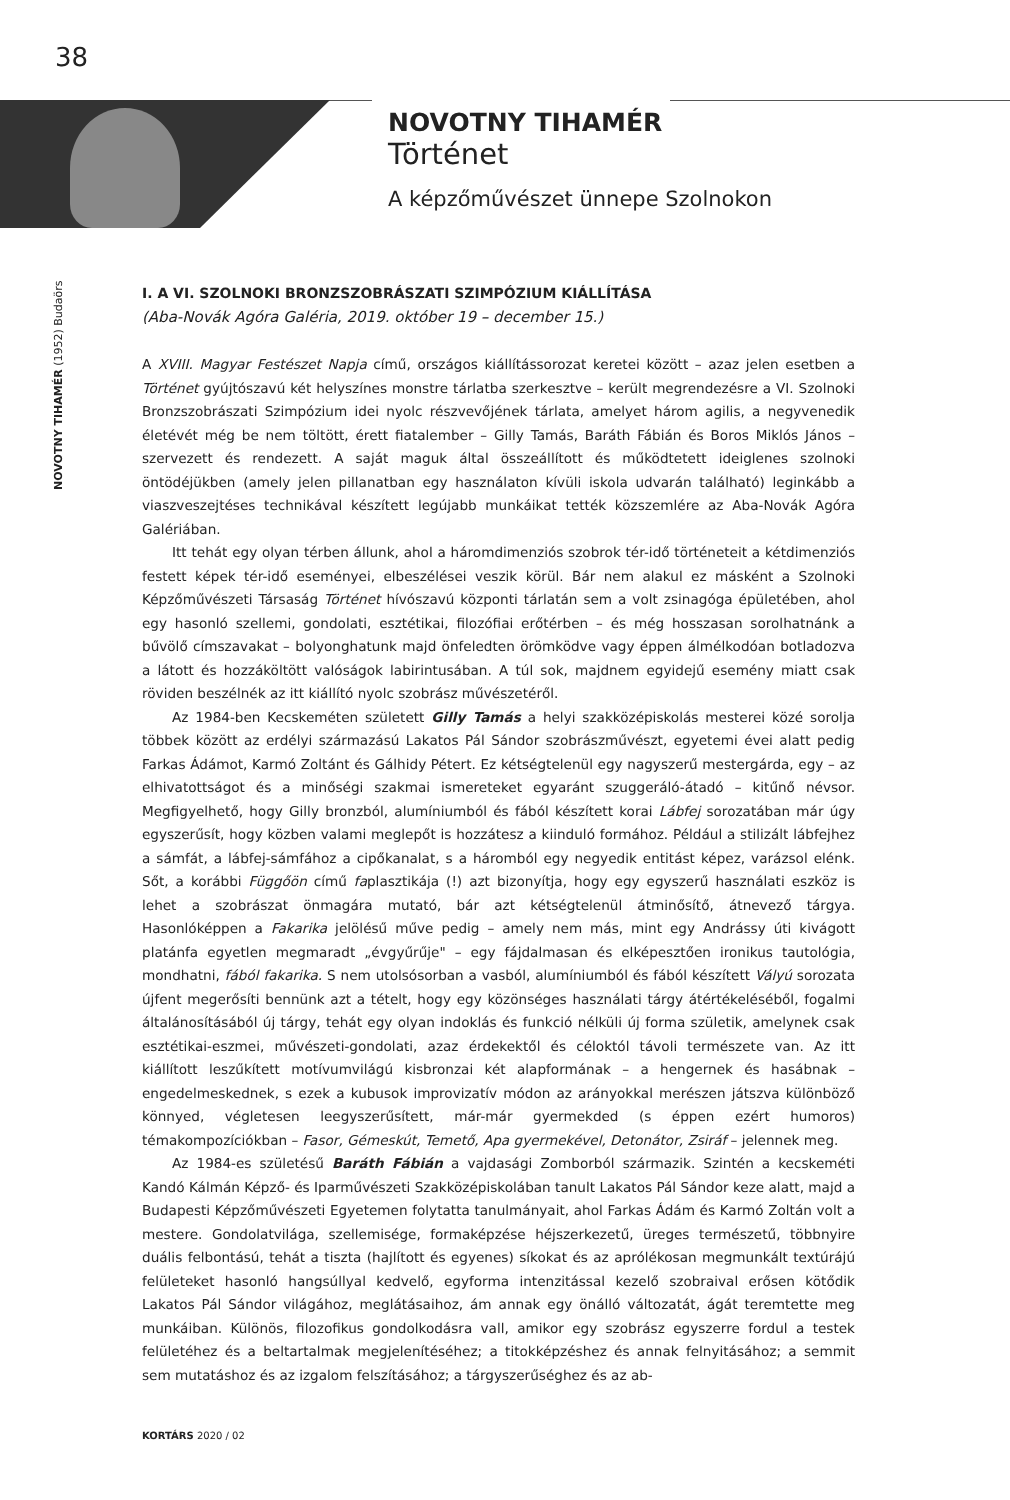38
NOVOTNY TIHAMÉR
Történet
A képzőművészet ünnepe Szolnokon
NOVOTNY TIHAMÉR (1952) Budaörs
I. A VI. SZOLNOKI BRONZSZOBRÁSZATI SZIMPÓZIUM KIÁLLÍTÁSA
(Aba-Novák Agóra Galéria, 2019. október 19 – december 15.)
A XVIII. Magyar Festészet Napja című, országos kiállítássorozat keretei között – azaz jelen esetben a Történet gyújtószavú két helyszínes monstre tárlatba szerkesztve – került megrendezésre a VI. Szolnoki Bronzszobrászati Szimpózium idei nyolc részvevőjének tárlata, amelyet három agilis, a negyvenedik életévét még be nem töltött, érett fiatalember – Gilly Tamás, Baráth Fábián és Boros Miklós János – szervezett és rendezett. A saját maguk által összeállított és működtetett ideiglenes szolnoki öntödéjükben (amely jelen pillanatban egy használaton kívüli iskola udvarán található) leginkább a viaszveszejtéses technikával készített legújabb munkáikat tették közszemlére az Aba-Novák Agóra Galériában.
Itt tehát egy olyan térben állunk, ahol a háromdimenziós szobrok tér-idő történeteit a kétdimenziós festett képek tér-idő eseményei, elbeszélései veszik körül. Bár nem alakul ez másként a Szolnoki Képzőművészeti Társaság Történet hívószavú központi tárlatán sem a volt zsinagóga épületében, ahol egy hasonló szellemi, gondolati, esztétikai, filozófiai erőtérben – és még hosszasan sorolhatnánk a bűvölő címszavakat – bolyonghatunk majd önfeledten örömködve vagy éppen álmélkodóan botladozva a látott és hozzáköltött valóságok labirintusában. A túl sok, majdnem egyidejű esemény miatt csak röviden beszélnék az itt kiállító nyolc szobrász művészetéről.
Az 1984-ben Kecskeméten született Gilly Tamás a helyi szakközépiskolás mesterei közé sorolja többek között az erdélyi származású Lakatos Pál Sándor szobrászművészt, egyetemi évei alatt pedig Farkas Ádámot, Karmó Zoltánt és Gálhidy Pétert. Ez kétségtelenül egy nagyszerű mestergárda, egy – az elhivatottságot és a minőségi szakmai ismereteket egyaránt szuggeráló-átadó – kitűnő névsor. Megfigyelhető, hogy Gilly bronzból, alumíniumból és fából készített korai Lábfej sorozatában már úgy egyszerűsít, hogy közben valami meglepőt is hozzátesz a kiinduló formához. Például a stilizált lábfejhez a sámfát, a lábfej-sámfához a cipőkanalat, s a háromból egy negyedik entitást képez, varázsol elénk. Sőt, a korábbi Függőön című faplasztikája (!) azt bizonyítja, hogy egy egyszerű használati eszköz is lehet a szobrászat önmagára mutató, bár azt kétségtelenül átminősítő, átnevező tárgya. Hasonlóképpen a Fakarika jelölésű műve pedig – amely nem más, mint egy Andrássy úti kivágott platánfa egyetlen megmaradt „évgyűrűje" – egy fájdalmasan és elképesztően ironikus tautológia, mondhatni, fából fakarika. S nem utolsósorban a vasból, alumíniumból és fából készített Vályú sorozata újfent megerősíti bennünk azt a tételt, hogy egy közönséges használati tárgy átértékeléséből, fogalmi általánosításából új tárgy, tehát egy olyan indoklás és funkció nélküli új forma születik, amelynek csak esztétikai-eszmei, művészeti-gondolati, azaz érdekektől és céloktól távoli természete van. Az itt kiállított leszűkített motívumvilágú kisbronzai két alapformának – a hengernek és hasábnak – engedelmeskednek, s ezek a kubusok improvizatív módon az arányokkal merészen játszva különböző könnyed, végletesen leegyszerűsített, már-már gyermekded (s éppen ezért humoros) témakompozíciókban – Fasor, Gémeskút, Temető, Apa gyermekével, Detonátor, Zsiráf – jelennek meg.
Az 1984-es születésű Baráth Fábián a vajdasági Zomborból származik. Szintén a kecskeméti Kandó Kálmán Képző- és Iparművészeti Szakközépiskolában tanult Lakatos Pál Sándor keze alatt, majd a Budapesti Képzőművészeti Egyetemen folytatta tanulmányait, ahol Farkas Ádám és Karmó Zoltán volt a mestere. Gondolatvilága, szellemisége, formaképzése héjszerkezetű, üreges természetű, többnyire duális felbontású, tehát a tiszta (hajlított és egyenes) síkokat és az aprólékosan megmunkált textúrájú felületeket hasonló hangsúllyal kedvelő, egyforma intenzitással kezelő szobraival erősen kötődik Lakatos Pál Sándor világához, meglátásaihoz, ám annak egy önálló változatát, ágát teremtette meg munkáiban. Különös, filozofikus gondolkodásra vall, amikor egy szobrász egyszerre fordul a testek felületéhez és a beltartalmak megjelenítéséhez; a titokképzéshez és annak felnyitásához; a semmit sem mutatáshoz és az izgalom felszításához; a tárgyszerűséghez és az ab-
KORTÁRS 2020 / 02